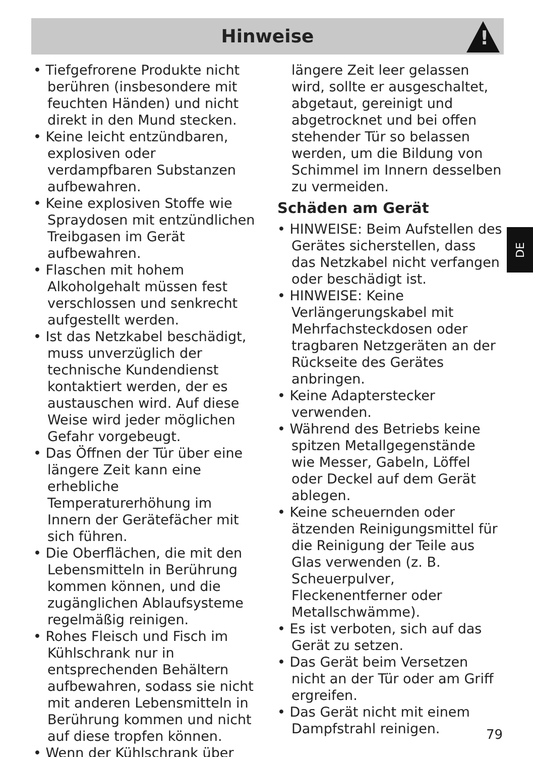Hinweise
!
• Tiefgefrorene Produkte nicht berühren (insbesondere mit feuchten Händen) und nicht direkt in den Mund stecken.
• Keine leicht entzündbaren, explosiven oder verdampfbaren Substanzen aufbewahren.
• Keine explosiven Stoffe wie Spraydosen mit entzündlichen Treibgasen im Gerät aufbewahren.
• Flaschen mit hohem Alkoholgehalt müssen fest verschlossen und senkrecht aufgestellt werden.
• Ist das Netzkabel beschädigt, muss unverzüglich der technische Kundendienst kontaktiert werden, der es austauschen wird. Auf diese Weise wird jeder möglichen Gefahr vorgebeugt.
• Das Öffnen der Tür über eine längere Zeit kann eine erhebliche Temperaturerhöhung im Innern der Gerätefächer mit sich führen.
• Die Oberflächen, die mit den Lebensmitteln in Berührung kommen können, und die zugänglichen Ablaufsysteme regelmäßig reinigen.
• Rohes Fleisch und Fisch im Kühlschrank nur in entsprechenden Behältern aufbewahren, sodass sie nicht mit anderen Lebensmitteln in Berührung kommen und nicht auf diese tropfen können.
• Wenn der Kühlschrank über
längere Zeit leer gelassen wird, sollte er ausgeschaltet, abgetaut, gereinigt und abgetrocknet und bei offen stehender Tür so belassen werden, um die Bildung von Schimmel im Innern desselben zu vermeiden.
Schäden am Gerät
• HINWEISE: Beim Aufstellen des Gerätes sicherstellen, dass das Netzkabel nicht verfangen oder beschädigt ist.
• HINWEISE: Keine Verlängerungskabel mit Mehrfachsteckdosen oder tragbaren Netzgeräten an der Rückseite des Gerätes anbringen.
• Keine Adapterstecker verwenden.
• Während des Betriebs keine spitzen Metallgegenstände wie Messer, Gabeln, Löffel oder Deckel auf dem Gerät ablegen.
• Keine scheuernden oder ätzenden Reinigungsmittel für die Reinigung der Teile aus Glas verwenden (z. B. Scheuerpulver, Fleckenentferner oder Metallschwämme).
• Es ist verboten, sich auf das Gerät zu setzen.
• Das Gerät beim Versetzen nicht an der Tür oder am Griff ergreifen.
• Das Gerät nicht mit einem Dampfstrahl reinigen.
DE
79